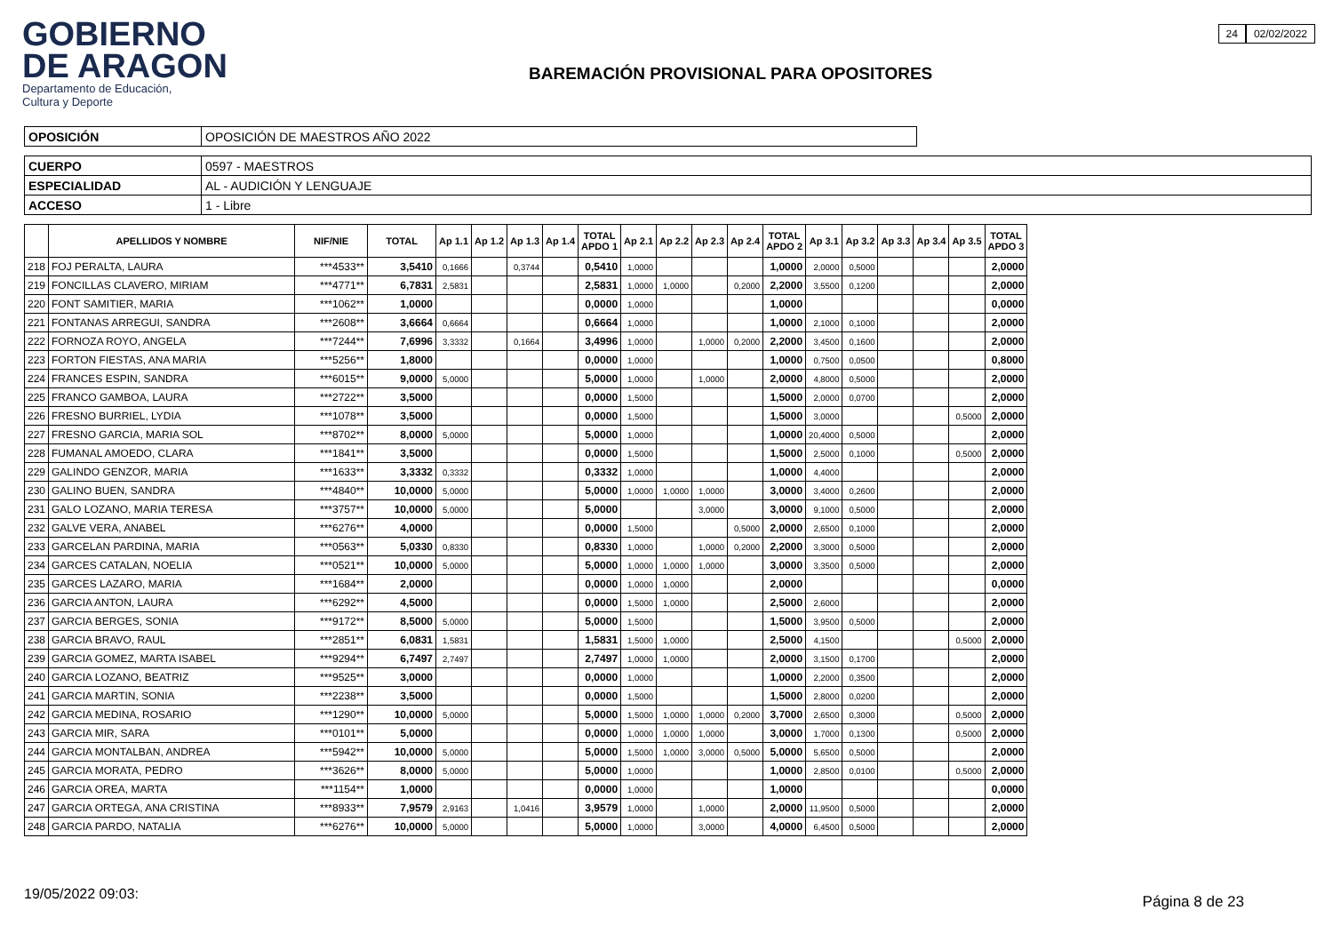GOBIERNO
DE ARAGON
Departamento de Educación,
Cultura y Deporte
BAREMACIÓN PROVISIONAL PARA OPOSITORES
24 02/02/2022
| OPOSICIÓN | OPOSICIÓN DE MAESTROS AÑO 2022 |
| CUERPO | 0597 - MAESTROS |
| ESPECIALIDAD | AL - AUDICIÓN Y LENGUAJE |
| ACCESO | 1 - Libre |
| | APELLIDOS Y NOMBRE | NIF/NIE | TOTAL | Ap 1.1 | Ap 1.2 | Ap 1.3 | Ap 1.4 | TOTAL APDO 1 | Ap 2.1 | Ap 2.2 | Ap 2.3 | Ap 2.4 | TOTAL APDO 2 | Ap 3.1 | Ap 3.2 | Ap 3.3 | Ap 3.4 | Ap 3.5 | TOTAL APDO 3 |
| --- | --- | --- | --- | --- | --- | --- | --- | --- | --- | --- | --- | --- | --- | --- | --- | --- | --- | --- | --- |
| 218 | FOJ PERALTA, LAURA | ***4533** | 3,5410 | 0,1666 | | 0,3744 | | 0,5410 | 1,0000 | | | | 1,0000 | 2,0000 | 0,5000 | | | | 2,0000 |
| 219 | FONCILLAS CLAVERO, MIRIAM | ***4771** | 6,7831 | 2,5831 | | | | 2,5831 | 1,0000 | 1,0000 | | 0,2000 | 2,2000 | 3,5500 | 0,1200 | | | | 2,0000 |
| 220 | FONT SAMITIER, MARIA | ***1062** | 1,0000 | | | | | 0,0000 | 1,0000 | | | | 1,0000 | | | | | | 0,0000 |
| 221 | FONTANAS ARREGUI, SANDRA | ***2608** | 3,6664 | 0,6664 | | | | 0,6664 | 1,0000 | | | | 1,0000 | 2,1000 | 0,1000 | | | | 2,0000 |
| 222 | FORNOZA ROYO, ANGELA | ***7244** | 7,6996 | 3,3332 | | 0,1664 | | 3,4996 | 1,0000 | | 1,0000 | 0,2000 | 2,2000 | 3,4500 | 0,1600 | | | | 2,0000 |
| 223 | FORTON FIESTAS, ANA MARIA | ***5256** | 1,8000 | | | | | 0,0000 | 1,0000 | | | | 1,0000 | 0,7500 | 0,0500 | | | | 0,8000 |
| 224 | FRANCES ESPIN, SANDRA | ***6015** | 9,0000 | 5,0000 | | | | 5,0000 | 1,0000 | | 1,0000 | | 2,0000 | 4,8000 | 0,5000 | | | | 2,0000 |
| 225 | FRANCO GAMBOA, LAURA | ***2722** | 3,5000 | | | | | 0,0000 | 1,5000 | | | | 1,5000 | 2,0000 | 0,0700 | | | | 2,0000 |
| 226 | FRESNO BURRIEL, LYDIA | ***1078** | 3,5000 | | | | | 0,0000 | 1,5000 | | | | 1,5000 | 3,0000 | | | | 0,5000 | 2,0000 |
| 227 | FRESNO GARCIA, MARIA SOL | ***8702** | 8,0000 | 5,0000 | | | | 5,0000 | 1,0000 | | | | 1,0000 | 20,4000 | 0,5000 | | | | 2,0000 |
| 228 | FUMANAL AMOEDO, CLARA | ***1841** | 3,5000 | | | | | 0,0000 | 1,5000 | | | | 1,5000 | 2,5000 | 0,1000 | | | 0,5000 | 2,0000 |
| 229 | GALINDO GENZOR, MARIA | ***1633** | 3,3332 | 0,3332 | | | | 0,3332 | 1,0000 | | | | 1,0000 | 4,4000 | | | | | 2,0000 |
| 230 | GALINO BUEN, SANDRA | ***4840** | 10,0000 | 5,0000 | | | | 5,0000 | 1,0000 | 1,0000 | 1,0000 | | 3,0000 | 3,4000 | 0,2600 | | | | 2,0000 |
| 231 | GALO LOZANO, MARIA TERESA | ***3757** | 10,0000 | 5,0000 | | | | 5,0000 | | | 3,0000 | | 3,0000 | 9,1000 | 0,5000 | | | | 2,0000 |
| 232 | GALVE VERA, ANABEL | ***6276** | 4,0000 | | | | | 0,0000 | 1,5000 | | | 0,5000 | 2,0000 | 2,6500 | 0,1000 | | | | 2,0000 |
| 233 | GARCELAN PARDINA, MARIA | ***0563** | 5,0330 | 0,8330 | | | | 0,8330 | 1,0000 | | 1,0000 | 0,2000 | 2,2000 | 3,3000 | 0,5000 | | | | 2,0000 |
| 234 | GARCES CATALAN, NOELIA | ***0521** | 10,0000 | 5,0000 | | | | 5,0000 | 1,0000 | 1,0000 | 1,0000 | | 3,0000 | 3,3500 | 0,5000 | | | | 2,0000 |
| 235 | GARCES LAZARO, MARIA | ***1684** | 2,0000 | | | | | 0,0000 | 1,0000 | 1,0000 | | | 2,0000 | | | | | | 0,0000 |
| 236 | GARCIA ANTON, LAURA | ***6292** | 4,5000 | | | | | 0,0000 | 1,5000 | 1,0000 | | | 2,5000 | 2,6000 | | | | | 2,0000 |
| 237 | GARCIA BERGES, SONIA | ***9172** | 8,5000 | 5,0000 | | | | 5,0000 | 1,5000 | | | | 1,5000 | 3,9500 | 0,5000 | | | | 2,0000 |
| 238 | GARCIA BRAVO, RAUL | ***2851** | 6,0831 | 1,5831 | | | | 1,5831 | 1,5000 | 1,0000 | | | 2,5000 | 4,1500 | | | | 0,5000 | 2,0000 |
| 239 | GARCIA GOMEZ, MARTA ISABEL | ***9294** | 6,7497 | 2,7497 | | | | 2,7497 | 1,0000 | 1,0000 | | | 2,0000 | 3,1500 | 0,1700 | | | | 2,0000 |
| 240 | GARCIA LOZANO, BEATRIZ | ***9525** | 3,0000 | | | | | 0,0000 | 1,0000 | | | | 1,0000 | 2,2000 | 0,3500 | | | | 2,0000 |
| 241 | GARCIA MARTIN, SONIA | ***2238** | 3,5000 | | | | | 0,0000 | 1,5000 | | | | 1,5000 | 2,8000 | 0,0200 | | | | 2,0000 |
| 242 | GARCIA MEDINA, ROSARIO | ***1290** | 10,0000 | 5,0000 | | | | 5,0000 | 1,5000 | 1,0000 | 1,0000 | 0,2000 | 3,7000 | 2,6500 | 0,3000 | | | 0,5000 | 2,0000 |
| 243 | GARCIA MIR, SARA | ***0101** | 5,0000 | | | | | 0,0000 | 1,0000 | 1,0000 | 1,0000 | | 3,0000 | 1,7000 | 0,1300 | | | 0,5000 | 2,0000 |
| 244 | GARCIA MONTALBAN, ANDREA | ***5942** | 10,0000 | 5,0000 | | | | 5,0000 | 1,5000 | 1,0000 | 3,0000 | 0,5000 | 5,0000 | 5,6500 | 0,5000 | | | | 2,0000 |
| 245 | GARCIA MORATA, PEDRO | ***3626** | 8,0000 | 5,0000 | | | | 5,0000 | 1,0000 | | | | 1,0000 | 2,8500 | 0,0100 | | | 0,5000 | 2,0000 |
| 246 | GARCIA OREA, MARTA | ***1154** | 1,0000 | | | | | 0,0000 | 1,0000 | | | | 1,0000 | | | | | | 0,0000 |
| 247 | GARCIA ORTEGA, ANA CRISTINA | ***8933** | 7,9579 | 2,9163 | | 1,0416 | | 3,9579 | 1,0000 | | 1,0000 | | 2,0000 | 11,9500 | 0,5000 | | | | 2,0000 |
| 248 | GARCIA PARDO, NATALIA | ***6276** | 10,0000 | 5,0000 | | | | 5,0000 | 1,0000 | | 3,0000 | | 4,0000 | 6,4500 | 0,5000 | | | | 2,0000 |
19/05/2022 09:03: Página 8 de 23